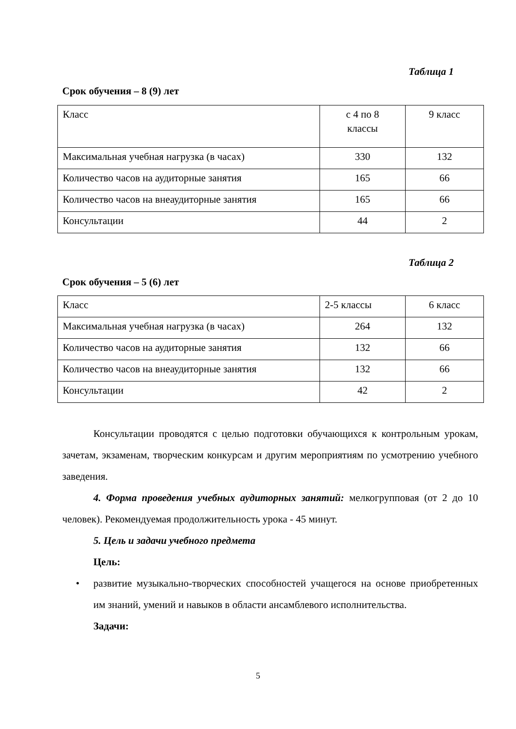Таблица 1
Срок обучения – 8 (9) лет
| Класс | с 4 по 8 классы | 9 класс |
| Максимальная учебная нагрузка (в часах) | 330 | 132 |
| Количество часов на аудиторные занятия | 165 | 66 |
| Количество часов на внеаудиторные занятия | 165 | 66 |
| Консультации | 44 | 2 |
Таблица 2
Срок обучения – 5 (6) лет
| Класс | 2-5 классы | 6 класс |
| Максимальная учебная нагрузка (в часах) | 264 | 132 |
| Количество часов на аудиторные занятия | 132 | 66 |
| Количество часов на внеаудиторные занятия | 132 | 66 |
| Консультации | 42 | 2 |
Консультации проводятся с целью подготовки обучающихся к контрольным урокам, зачетам, экзаменам, творческим конкурсам и другим мероприятиям по усмотрению учебного заведения.
4. Форма проведения учебных аудиторных занятий: мелкогрупповая (от 2 до 10 человек). Рекомендуемая продолжительность урока - 45 минут.
5. Цель и задачи учебного предмета
Цель:
• развитие музыкально-творческих способностей учащегося на основе приобретенных им знаний, умений и навыков в области ансамблевого исполнительства.
Задачи:
5